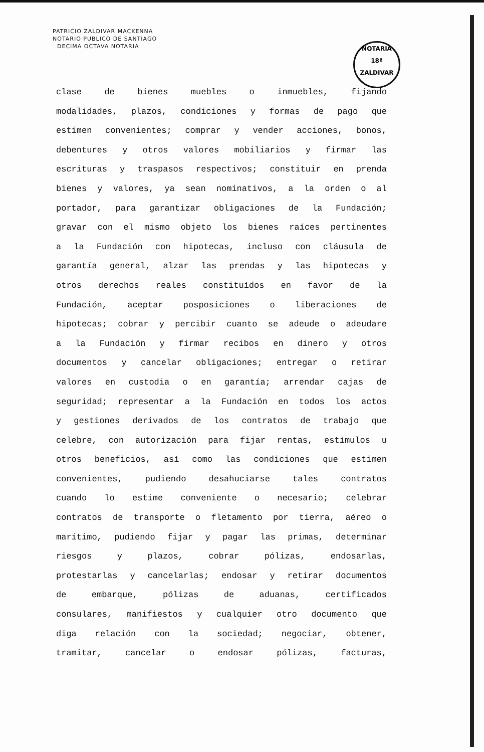PATRICIO ZALDIVAR MACKENNA
NOTARIO PUBLICO DE SANTIAGO
DECIMA OCTAVA NOTARIA
NOTARIA
18ª
ZALDIVAR
clase de bienes muebles o inmuebles, fijando
modalidades, plazos, condiciones y formas de pago que
estimen convenientes; comprar y vender acciones, bonos,
debentures y otros valores mobiliarios y firmar las
escrituras y traspasos respectivos; constituir en prenda
bienes y valores, ya sean nominativos, a la orden o al
portador, para garantizar obligaciones de la Fundación;
gravar con el mismo objeto los bienes raíces pertinentes
a la Fundación con hipotecas, incluso con cláusula de
garantía general, alzar las prendas y las hipotecas y
otros derechos reales constituídos en favor de la
Fundación, aceptar posposiciones o liberaciones de
hipotecas; cobrar y percibir cuanto se adeude o adeudare
a la Fundación y firmar recibos en dinero y otros
documentos y cancelar obligaciones; entregar o retirar
valores en custodia o en garantía; arrendar cajas de
seguridad; representar a la Fundación en todos los actos
y gestiones derivados de los contratos de trabajo que
celebre, con autorización para fijar rentas, estímulos u
otros beneficios, así como las condiciones que estimen
convenientes, pudiendo desahuciarse tales contratos
cuando lo estime conveniente o necesario; celebrar
contratos de transporte o fletamento por tierra, aéreo o
marítimo, pudiendo fijar y pagar las primas, determinar
riesgos y plazos, cobrar pólizas, endosarlas,
protestarlas y cancelarlas; endosar y retirar documentos
de embarque, pólizas de aduanas, certificados
consulares, manifiestos y cualquier otro documento que
diga relación con la sociedad; negociar, obtener,
tramitar, cancelar o endosar pólizas, facturas,